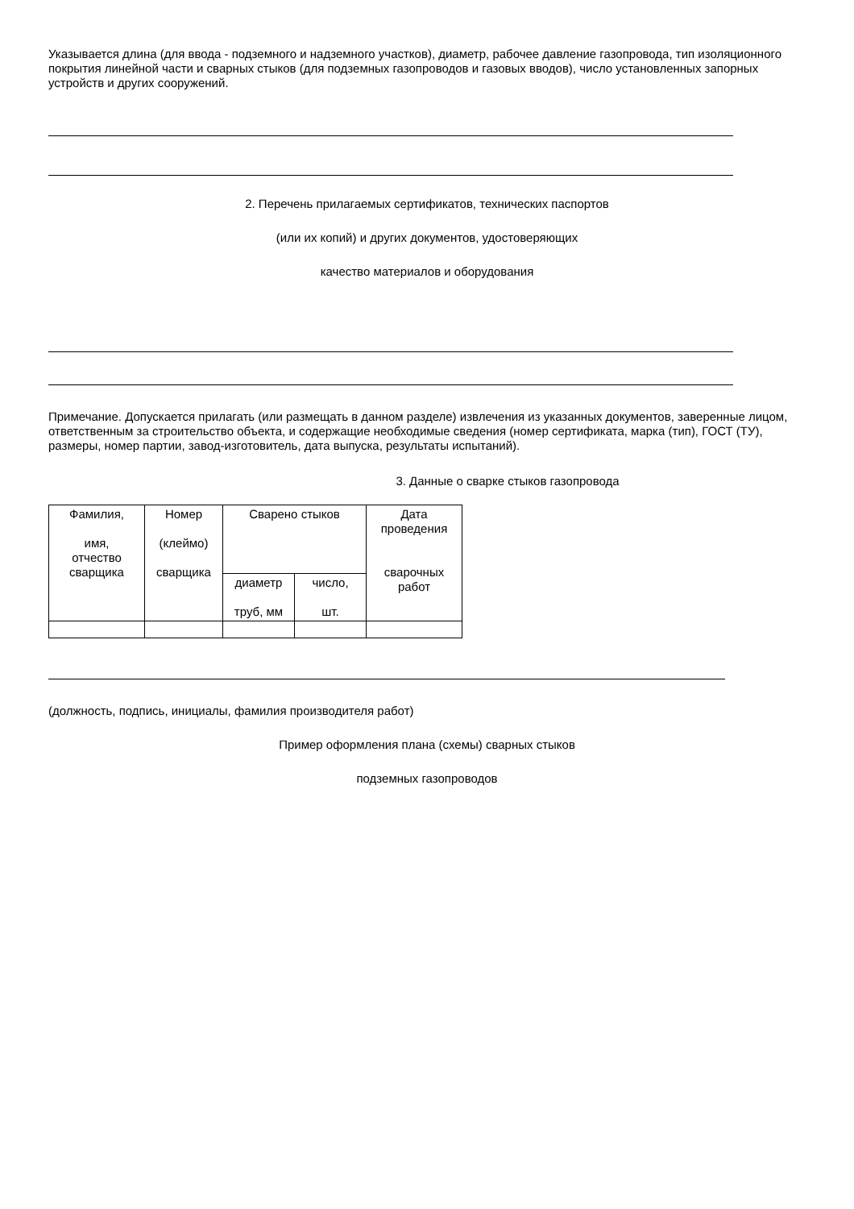Указывается длина (для ввода - подземного и надземного участков), диаметр, рабочее давление газопровода, тип изоляционного покрытия линейной части и сварных стыков (для подземных газопроводов и газовых вводов), число установленных запорных устройств и других сооружений.
2. Перечень прилагаемых сертификатов, технических паспортов
(или их копий) и других документов, удостоверяющих
качество материалов и оборудования
Примечание. Допускается прилагать (или размещать в данном разделе) извлечения из указанных документов, заверенные лицом, ответственным за строительство объекта, и содержащие необходимые сведения (номер сертификата, марка (тип), ГОСТ (ТУ), размеры, номер партии, завод-изготовитель, дата выпуска, результаты испытаний).
3. Данные о сварке стыков газопровода
| Фамилия, имя, отчество сварщика | Номер (клеймо) сварщика | Сварено стыков | | Дата проведения сварочных работ |
| | | диаметр труб, мм | число, шт. | |
(должность, подпись, инициалы, фамилия производителя работ)
Пример оформления плана (схемы) сварных стыков
подземных газопроводов